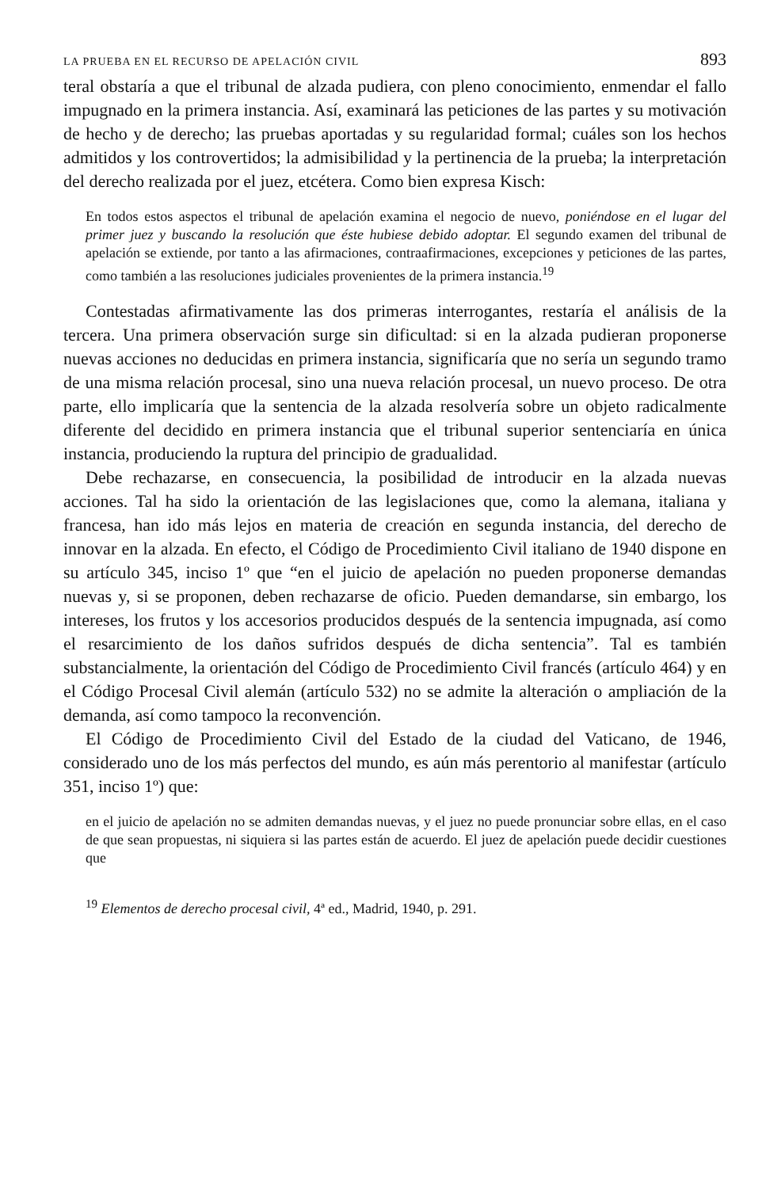LA PRUEBA EN EL RECURSO DE APELACIÓN CIVIL 893
teral obstaría a que el tribunal de alzada pudiera, con pleno conocimiento, enmendar el fallo impugnado en la primera instancia. Así, examinará las peticiones de las partes y su motivación de hecho y de derecho; las pruebas aportadas y su regularidad formal; cuáles son los hechos admitidos y los controvertidos; la admisibilidad y la pertinencia de la prueba; la interpretación del derecho realizada por el juez, etcétera. Como bien expresa Kisch:
En todos estos aspectos el tribunal de apelación examina el negocio de nuevo, poniéndose en el lugar del primer juez y buscando la resolución que éste hubiese debido adoptar. El segundo examen del tribunal de apelación se extiende, por tanto a las afirmaciones, contraafirmaciones, excepciones y peticiones de las partes, como también a las resoluciones judiciales provenientes de la primera instancia.<sup>19</sup>
Contestadas afirmativamente las dos primeras interrogantes, restaría el análisis de la tercera. Una primera observación surge sin dificultad: si en la alzada pudieran proponerse nuevas acciones no deducidas en primera instancia, significaría que no sería un segundo tramo de una misma relación procesal, sino una nueva relación procesal, un nuevo proceso. De otra parte, ello implicaría que la sentencia de la alzada resolvería sobre un objeto radicalmente diferente del decidido en primera instancia que el tribunal superior sentenciaría en única instancia, produciendo la ruptura del principio de gradualidad.
Debe rechazarse, en consecuencia, la posibilidad de introducir en la alzada nuevas acciones. Tal ha sido la orientación de las legislaciones que, como la alemana, italiana y francesa, han ido más lejos en materia de creación en segunda instancia, del derecho de innovar en la alzada. En efecto, el Código de Procedimiento Civil italiano de 1940 dispone en su artículo 345, inciso 1º que “en el juicio de apelación no pueden proponerse demandas nuevas y, si se proponen, deben rechazarse de oficio. Pueden demandarse, sin embargo, los intereses, los frutos y los accesorios producidos después de la sentencia impugnada, así como el resarcimiento de los daños sufridos después de dicha sentencia”. Tal es también substancialmente, la orientación del Código de Procedimiento Civil francés (artículo 464) y en el Código Procesal Civil alemán (artículo 532) no se admite la alteración o ampliación de la demanda, así como tampoco la reconvención.
El Código de Procedimiento Civil del Estado de la ciudad del Vaticano, de 1946, considerado uno de los más perfectos del mundo, es aún más perentorio al manifestar (artículo 351, inciso 1º) que:
en el juicio de apelación no se admiten demandas nuevas, y el juez no puede pronunciar sobre ellas, en el caso de que sean propuestas, ni siquiera si las partes están de acuerdo. El juez de apelación puede decidir cuestiones que
<sup>19</sup> Elementos de derecho procesal civil, 4ª ed., Madrid, 1940, p. 291.